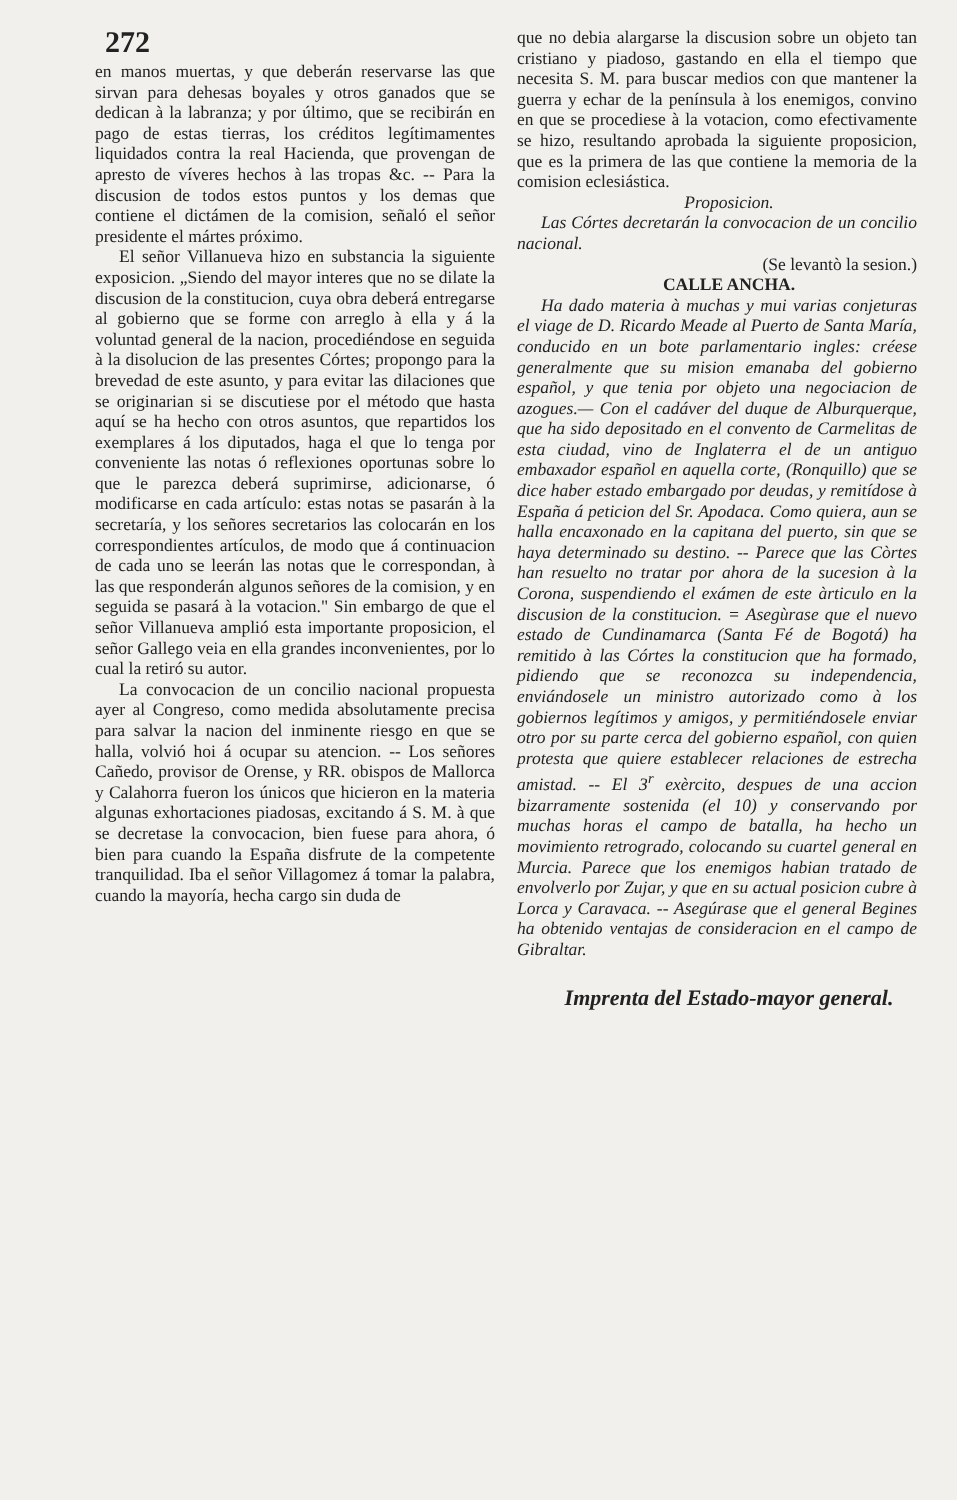272
en manos muertas, y que deberán reservarse las que sirvan para dehesas boyales y otros ganados que se dedican à la labranza; y por último, que se recibirán en pago de estas tierras, los créditos legítimamentes liquidados contra la real Hacienda, que provengan de apresto de víveres hechos à las tropas &c. -- Para la discusion de todos estos puntos y los demas que contiene el dictámen de la comision, señaló el señor presidente el mártes próximo.
El señor Villanueva hizo en substancia la siguiente exposicion. „Siendo del mayor interes que no se dilate la discusion de la constitucion, cuya obra deberá entregarse al gobierno que se forme con arreglo à ella y á la voluntad general de la nacion, procediéndose en seguida à la disolucion de las presentes Córtes; propongo para la brevedad de este asunto, y para evitar las dilaciones que se originarian si se discutiese por el método que hasta aquí se ha hecho con otros asuntos, que repartidos los exemplares á los diputados, haga el que lo tenga por conveniente las notas ó reflexiones oportunas sobre lo que le parezca deberá suprimirse, adicionarse, ó modificarse en cada artículo: estas notas se pasarán à la secretaría, y los señores secretarios las colocarán en los correspondientes artículos, de modo que á continuacion de cada uno se leerán las notas que le correspondan, à las que responderán algunos señores de la comision, y en seguida se pasará à la votacion." Sin embargo de que el señor Villanueva amplió esta importante proposicion, el señor Gallego veia en ella grandes inconvenientes, por lo cual la retiró su autor.
La convocacion de un concilio nacional propuesta ayer al Congreso, como medida absolutamente precisa para salvar la nacion del inminente riesgo en que se halla, volvió hoi á ocupar su atencion. -- Los señores Cañedo, provisor de Orense, y RR. obispos de Mallorca y Calahorra fueron los únicos que hicieron en la materia algunas exhortaciones piadosas, excitando á S. M. à que se decretase la convocacion, bien fuese para ahora, ó bien para cuando la España disfrute de la competente tranquilidad. Iba el señor Villagomez á tomar la palabra, cuando la mayoría, hecha cargo sin duda de
que no debia alargarse la discusion sobre un objeto tan cristiano y piadoso, gastando en ella el tiempo que necesita S. M. para buscar medios con que mantener la guerra y echar de la península à los enemigos, convino en que se procediese à la votacion, como efectivamente se hizo, resultando aprobada la siguiente proposicion, que es la primera de las que contiene la memoria de la comision eclesiástica.
Proposicion.
Las Córtes decretarán la convocacion de un concilio nacional.
(Se levantò la sesion.)
CALLE ANCHA.
Ha dado materia à muchas y mui varias conjeturas el viage de D. Ricardo Meade al Puerto de Santa María, conducido en un bote parlamentario ingles: créese generalmente que su mision emanaba del gobierno español, y que tenia por objeto una negociacion de azogues.— Con el cadáver del duque de Alburquerque, que ha sido depositado en el convento de Carmelitas de esta ciudad, vino de Inglaterra el de un antiguo embaxador español en aquella corte, (Ronquillo) que se dice haber estado embargado por deudas, y remitídose à España á peticion del Sr. Apodaca. Como quiera, aun se halla encaxonado en la capitana del puerto, sin que se haya determinado su destino. -- Parece que las Còrtes han resuelto no tratar por ahora de la sucesion à la Corona, suspendiendo el exámen de este àrticulo en la discusion de la constitucion. = Asegùrase que el nuevo estado de Cundinamarca (Santa Fé de Bogotá) ha remitido à las Córtes la constitucion que ha formado, pidiendo que se reconozca su independencia, enviándosele un ministro autorizado como à los gobiernos legítimos y amigos, y permitiéndosele enviar otro por su parte cerca del gobierno español, con quien protesta que quiere establecer relaciones de estrecha amistad. -- El 3<sup>r</sup> exèrcito, despues de una accion bizarramente sostenida (el 10) y conservando por muchas horas el campo de batalla, ha hecho un movimiento retrogrado, colocando su cuartel general en Murcia. Parece que los enemigos habian tratado de envolverlo por Zujar, y que en su actual posicion cubre à Lorca y Caravaca. -- Asegúrase que el general Begines ha obtenido ventajas de consideracion en el campo de Gibraltar.
Imprenta del Estado-mayor general.